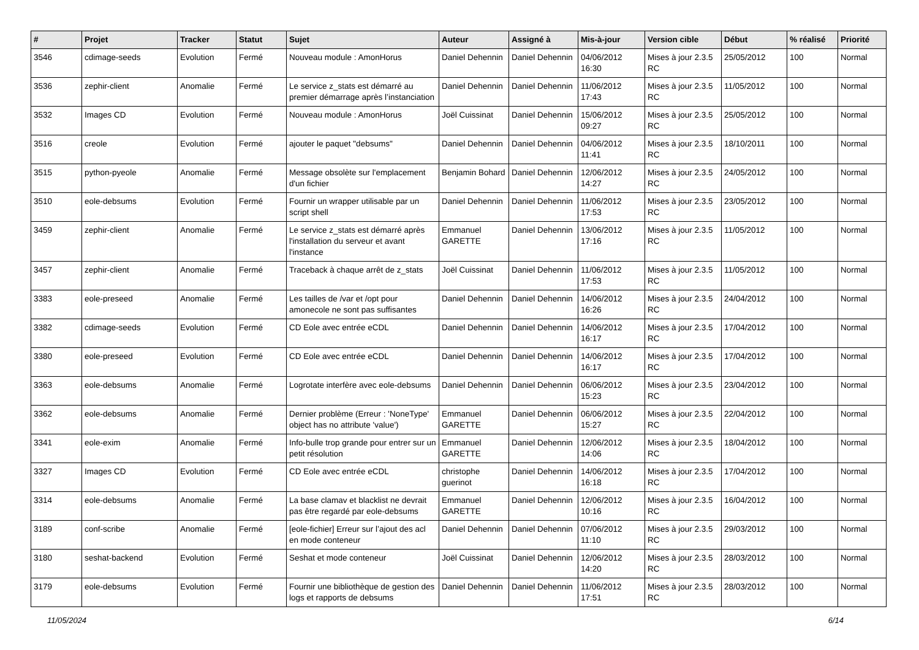| # | Projet | Tracker | Statut | Sujet | Auteur | Assigné à | Mis-à-jour | Version cible | Début | % réalisé | Priorité |
| --- | --- | --- | --- | --- | --- | --- | --- | --- | --- | --- | --- |
| 3546 | cdimage-seeds | Evolution | Fermé | Nouveau module : AmonHorus | Daniel Dehennin | Daniel Dehennin | 04/06/2012 16:30 | Mises à jour 2.3.5 RC | 25/05/2012 | 100 | Normal |
| 3536 | zephir-client | Anomalie | Fermé | Le service z_stats est démarré au premier démarrage après l’instanciation | Daniel Dehennin | Daniel Dehennin | 11/06/2012 17:43 | Mises à jour 2.3.5 RC | 11/05/2012 | 100 | Normal |
| 3532 | Images CD | Evolution | Fermé | Nouveau module : AmonHorus | Joël Cuissinat | Daniel Dehennin | 15/06/2012 09:27 | Mises à jour 2.3.5 RC | 25/05/2012 | 100 | Normal |
| 3516 | creole | Evolution | Fermé | ajouter le paquet "debsums" | Daniel Dehennin | Daniel Dehennin | 04/06/2012 11:41 | Mises à jour 2.3.5 RC | 18/10/2011 | 100 | Normal |
| 3515 | python-pyeole | Anomalie | Fermé | Message obsolète sur l'emplacement d'un fichier | Benjamin Bohard | Daniel Dehennin | 12/06/2012 14:27 | Mises à jour 2.3.5 RC | 24/05/2012 | 100 | Normal |
| 3510 | eole-debsums | Evolution | Fermé | Fournir un wrapper utilisable par un script shell | Daniel Dehennin | Daniel Dehennin | 11/06/2012 17:53 | Mises à jour 2.3.5 RC | 23/05/2012 | 100 | Normal |
| 3459 | zephir-client | Anomalie | Fermé | Le service z_stats est démarré après l'installation du serveur et avant l'instance | Emmanuel GARETTE | Daniel Dehennin | 13/06/2012 17:16 | Mises à jour 2.3.5 RC | 11/05/2012 | 100 | Normal |
| 3457 | zephir-client | Anomalie | Fermé | Traceback à chaque arrêt de z_stats | Joël Cuissinat | Daniel Dehennin | 11/06/2012 17:53 | Mises à jour 2.3.5 RC | 11/05/2012 | 100 | Normal |
| 3383 | eole-preseed | Anomalie | Fermé | Les tailles de /var et /opt pour amonecole ne sont pas suffisantes | Daniel Dehennin | Daniel Dehennin | 14/06/2012 16:26 | Mises à jour 2.3.5 RC | 24/04/2012 | 100 | Normal |
| 3382 | cdimage-seeds | Evolution | Fermé | CD Eole avec entrée eCDL | Daniel Dehennin | Daniel Dehennin | 14/06/2012 16:17 | Mises à jour 2.3.5 RC | 17/04/2012 | 100 | Normal |
| 3380 | eole-preseed | Evolution | Fermé | CD Eole avec entrée eCDL | Daniel Dehennin | Daniel Dehennin | 14/06/2012 16:17 | Mises à jour 2.3.5 RC | 17/04/2012 | 100 | Normal |
| 3363 | eole-debsums | Anomalie | Fermé | Logrotate interfère avec eole-debsums | Daniel Dehennin | Daniel Dehennin | 06/06/2012 15:23 | Mises à jour 2.3.5 RC | 23/04/2012 | 100 | Normal |
| 3362 | eole-debsums | Anomalie | Fermé | Dernier problème (Erreur : 'NoneType' object has no attribute 'value') | Emmanuel GARETTE | Daniel Dehennin | 06/06/2012 15:27 | Mises à jour 2.3.5 RC | 22/04/2012 | 100 | Normal |
| 3341 | eole-exim | Anomalie | Fermé | Info-bulle trop grande pour entrer sur un petit résolution | Emmanuel GARETTE | Daniel Dehennin | 12/06/2012 14:06 | Mises à jour 2.3.5 RC | 18/04/2012 | 100 | Normal |
| 3327 | Images CD | Evolution | Fermé | CD Eole avec entrée eCDL | christophe guerinot | Daniel Dehennin | 14/06/2012 16:18 | Mises à jour 2.3.5 RC | 17/04/2012 | 100 | Normal |
| 3314 | eole-debsums | Anomalie | Fermé | La base clamav et blacklist ne devrait pas être regardé par eole-debsums | Emmanuel GARETTE | Daniel Dehennin | 12/06/2012 10:16 | Mises à jour 2.3.5 RC | 16/04/2012 | 100 | Normal |
| 3189 | conf-scribe | Anomalie | Fermé | [eole-fichier] Erreur sur l’ajout des acl en mode conteneur | Daniel Dehennin | Daniel Dehennin | 07/06/2012 11:10 | Mises à jour 2.3.5 RC | 29/03/2012 | 100 | Normal |
| 3180 | seshat-backend | Evolution | Fermé | Seshat et mode conteneur | Joël Cuissinat | Daniel Dehennin | 12/06/2012 14:20 | Mises à jour 2.3.5 RC | 28/03/2012 | 100 | Normal |
| 3179 | eole-debsums | Evolution | Fermé | Fournir une bibliothèque de gestion des logs et rapports de debsums | Daniel Dehennin | Daniel Dehennin | 11/06/2012 17:51 | Mises à jour 2.3.5 RC | 28/03/2012 | 100 | Normal |
11/05/2024 6/14